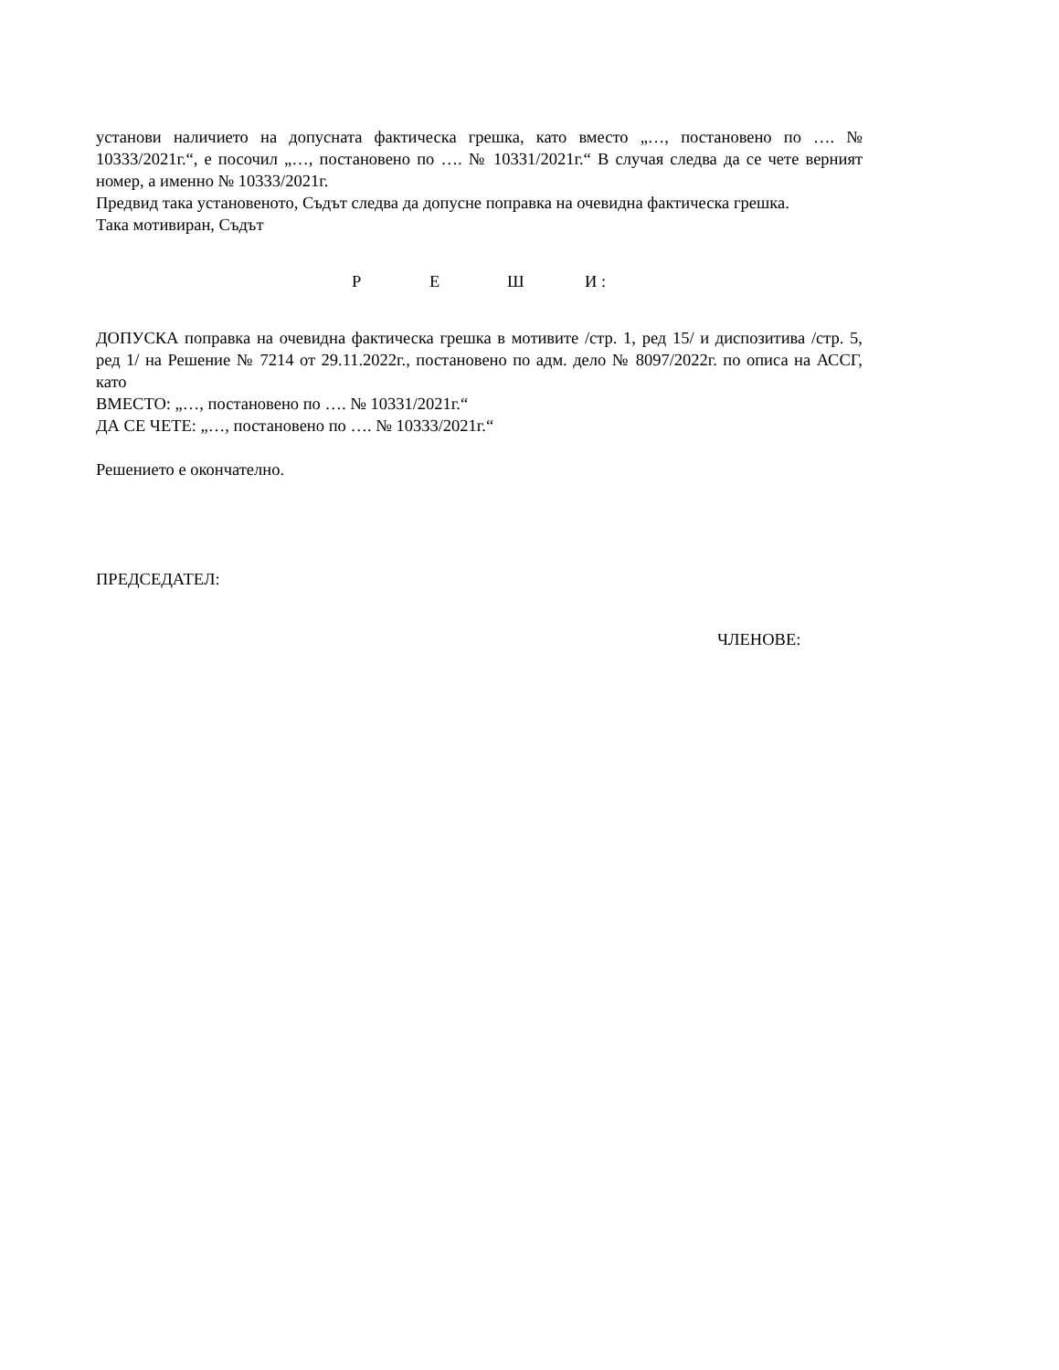установи наличието на допусната фактическа грешка, като вместо „…, постановено по …. № 10333/2021г.“, е посочил „…, постановено по …. № 10331/2021г.“ В случая следва да се чете верният номер, а именно № 10333/2021г.
Предвид така установеното, Съдът следва да допусне поправка на очевидна фактическа грешка.
Така мотивиран, Съдът
Р Е Ш И :
ДОПУСКА поправка на очевидна фактическа грешка в мотивите /стр. 1, ред 15/ и диспозитива /стр. 5, ред 1/ на Решение № 7214 от 29.11.2022г., постановено по адм. дело № 8097/2022г. по описа на АССГ, като
ВМЕСТО: „…, постановено по …. № 10331/2021г.“
ДА СЕ ЧЕТЕ: „…, постановено по …. № 10333/2021г.“
Решението е окончателно.
ПРЕДСЕДАТЕЛ:
ЧЛЕНОВЕ: